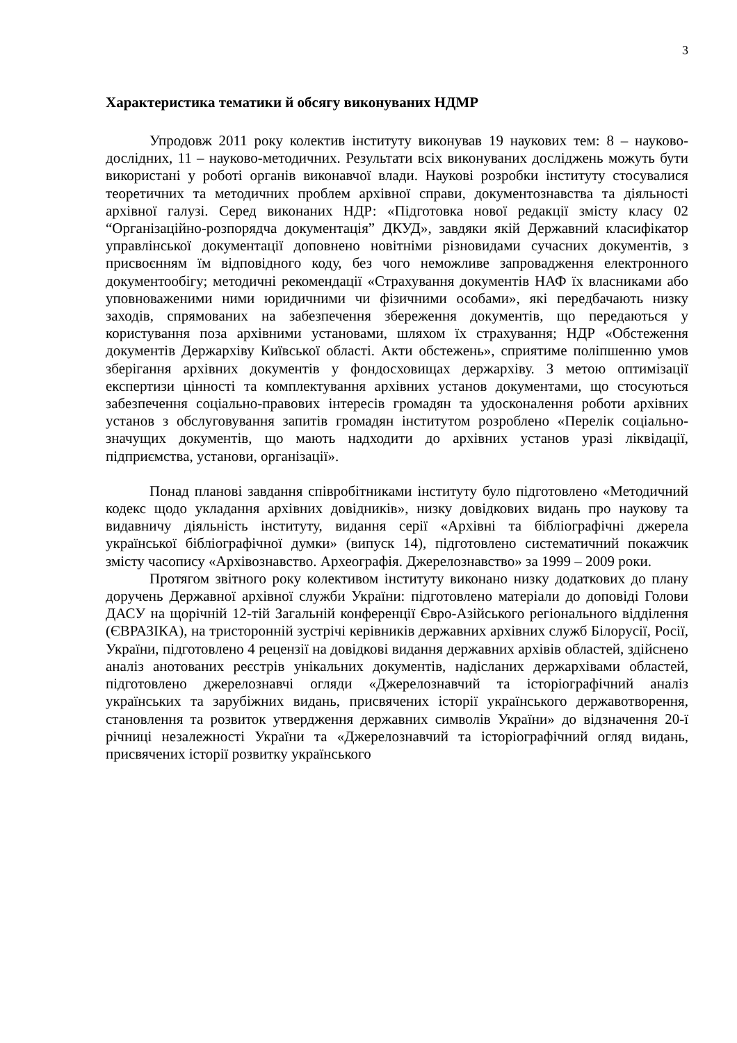3
Характеристика тематики й обсягу виконуваних НДМР
Упродовж 2011 року колектив інституту виконував 19 наукових тем: 8 – науково-дослідних, 11 – науково-методичних. Результати всіх виконуваних досліджень можуть бути використані у роботі органів виконавчої влади. Наукові розробки інституту стосувалися теоретичних та методичних проблем архівної справи, документознавства та діяльності архівної галузі. Серед виконаних НДР: «Підготовка нової редакції змісту класу 02 “Організаційно-розпорядча документація” ДКУД», завдяки якій Державний класифікатор управлінської документації доповнено новітніми різновидами сучасних документів, з присвоєнням їм відповідного коду, без чого неможливе запровадження електронного документообігу; методичні рекомендації «Страхування документів НАФ їх власниками або уповноваженими ними юридичними чи фізичними особами», які передбачають низку заходів, спрямованих на забезпечення збереження документів, що передаються у користування поза архівними установами, шляхом їх страхування; НДР «Обстеження документів Держархіву Київської області. Акти обстежень», сприятиме поліпшенню умов зберігання архівних документів у фондосховищах держархіву. З метою оптимізації експертизи цінності та комплектування архівних установ документами, що стосуються забезпечення соціально-правових інтересів громадян та удосконалення роботи архівних установ з обслуговування запитів громадян інститутом розроблено «Перелік соціально-значущих документів, що мають надходити до архівних установ уразі ліквідації, підприємства, установи, організації».
Понад планові завдання співробітниками інституту було підготовлено «Методичний кодекс щодо укладання архівних довідників», низку довідкових видань про наукову та видавничу діяльність інституту, видання серії «Архівні та бібліографічні джерела української бібліографічної думки» (випуск 14), підготовлено систематичний покажчик змісту часопису «Архівознавство. Археографія. Джерелознавство» за 1999 – 2009 роки.
Протягом звітного року колективом інституту виконано низку додаткових до плану доручень Державної архівної служби України: підготовлено матеріали до доповіді Голови ДАСУ на щорічній 12-тій Загальній конференції Євро-Азійського регіонального відділення (ЄВРАЗІКА), на тристоронній зустрічі керівників державних архівних служб Білорусії, Росії, України, підготовлено 4 рецензії на довідкові видання державних архівів областей, здійснено аналіз анотованих реєстрів унікальних документів, надісланих держархівами областей, підготовлено джерелознавчі огляди «Джерелознавчий та історіографічний аналіз українських та зарубіжних видань, присвячених історії українського державотворення, становлення та розвиток утвердження державних символів України» до відзначення 20-ї річниці незалежності України та «Джерелознавчий та історіографічний огляд видань, присвячених історії розвитку українського